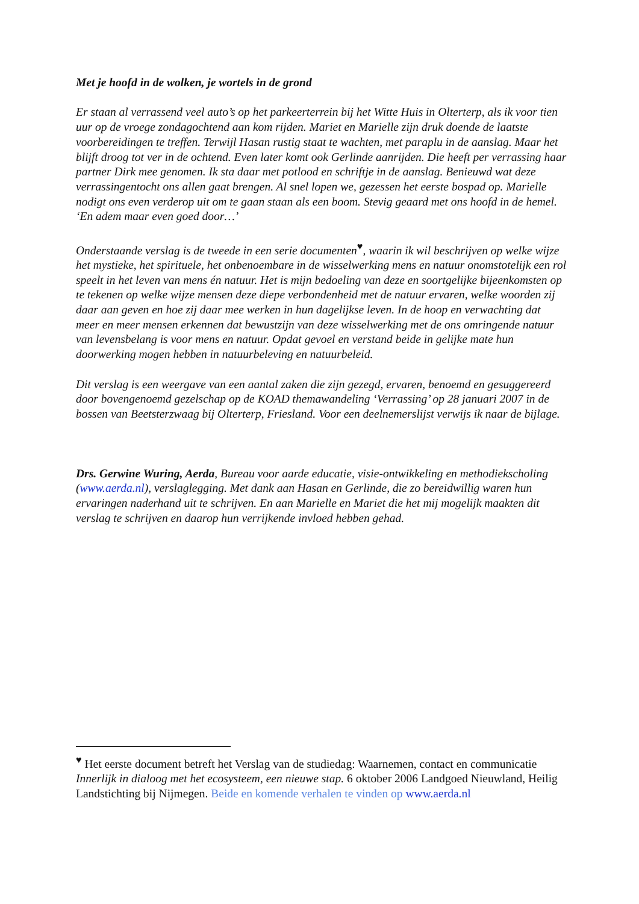Met je hoofd in de wolken, je wortels in de grond
Er staan al verrassend veel auto’s op het parkeerterrein bij het Witte Huis in Olterterp, als ik voor tien uur op de vroege zondagochtend aan kom rijden. Mariet en Marielle zijn druk doende de laatste voorbereidingen te treffen. Terwijl Hasan rustig staat te wachten, met paraplu in de aanslag. Maar het blijft droog tot ver in de ochtend. Even later komt ook Gerlinde aanrijden. Die heeft per verrassing haar partner Dirk mee genomen. Ik sta daar met potlood en schriftje in de aanslag. Benieuwd wat deze verrassingentocht ons allen gaat brengen. Al snel lopen we, gezessen het eerste bospad op. Marielle nodigt ons even verderop uit om te gaan staan als een boom. Stevig geaard met ons hoofd in de hemel. ‘En adem maar even goed door…’
Onderstaande verslag is de tweede in een serie documenten<sup>♥</sup>, waarin ik wil beschrijven op welke wijze het mystieke, het spirituele, het onbenoembare in de wisselwerking mens en natuur onomstotelijk een rol speelt in het leven van mens én natuur. Het is mijn bedoeling van deze en soortgelijke bijeenkomsten op te tekenen op welke wijze mensen deze diepe verbondenheid met de natuur ervaren, welke woorden zij daar aan geven en hoe zij daar mee werken in hun dagelijkse leven. In de hoop en verwachting dat meer en meer mensen erkennen dat bewustzijn van deze wisselwerking met de ons omringende natuur van levensbelang is voor mens en natuur. Opdat gevoel en verstand beide in gelijke mate hun doorwerking mogen hebben in natuurbeleving en natuurbeleid.
Dit verslag is een weergave van een aantal zaken die zijn gezegd, ervaren, benoemd en gesuggereerd door bovengenoemd gezelschap op de KOAD themawandeling ‘Verrassing’ op 28 januari 2007 in de bossen van Beetsterzwaag bij Olterterp, Friesland. Voor een deelnemerslijst verwijs ik naar de bijlage.
Drs. Gerwine Wuring, Aerda, Bureau voor aarde educatie, visie-ontwikkeling en methodiekscholing (www.aerda.nl), verslaglegging. Met dank aan Hasan en Gerlinde, die zo bereidwillig waren hun ervaringen naderhand uit te schrijven. En aan Marielle en Mariet die het mij mogelijk maakten dit verslag te schrijven en daarop hun verrijkende invloed hebben gehad.
<sup>♥</sup> Het eerste document betreft het Verslag van de studiedag: Waarnemen, contact en communicatie Innerlijk in dialoog met het ecosysteem, een nieuwe stap. 6 oktober 2006 Landgoed Nieuwland, Heilig Landstichting bij Nijmegen. Beide en komende verhalen te vinden op www.aerda.nl